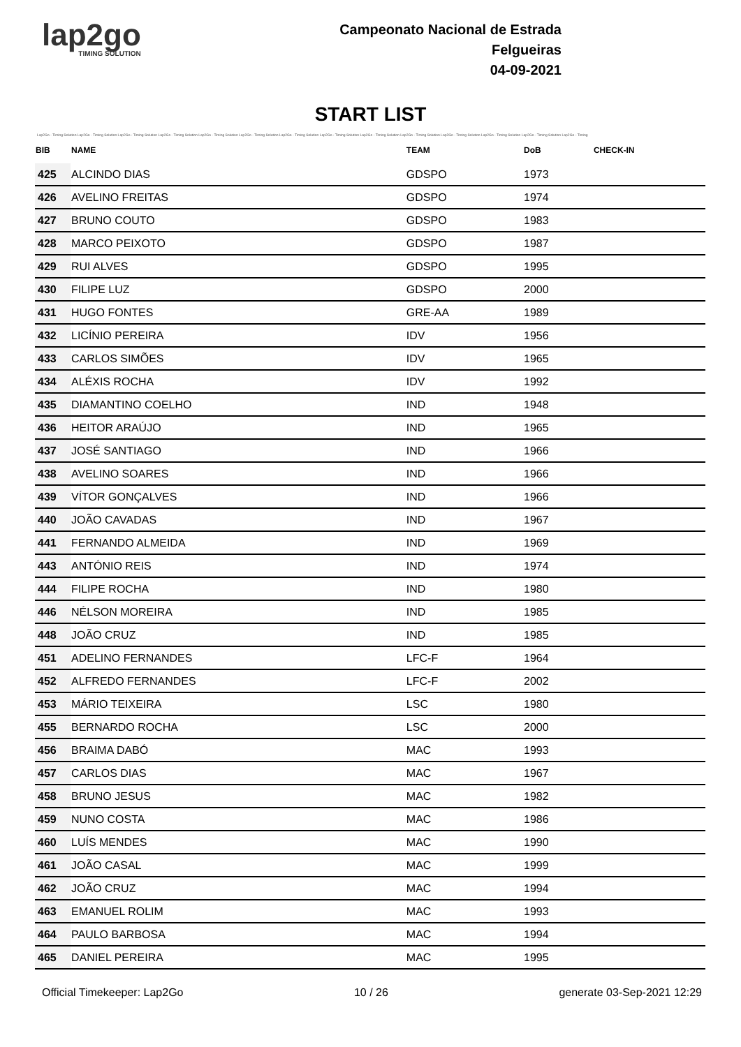lap2go
TIMING SOLUTION
Campeonato Nacional de Estrada
Felgueiras
04-09-2021
START LIST
Lap2Go - Timing Solution Lap2Go - Timing Solution Lap2Go - Timing Solution Lap2Go - Timing Solution Lap2Go - Timing Solution Lap2Go - Timing Solution Lap2Go - Timing Solution Lap2Go - Timing Solution Lap2Go - Timing Solution Lap2Go - Timing Solution Lap2Go - Timing Solution Lap2Go - Timing Solution Lap2Go - Timing Solution Lap2Go - Timing
| BIB | NAME | TEAM | DoB | CHECK-IN |
| --- | --- | --- | --- | --- |
| 425 | ALCINDO DIAS | GDSPO | 1973 | |
| 426 | AVELINO FREITAS | GDSPO | 1974 | |
| 427 | BRUNO COUTO | GDSPO | 1983 | |
| 428 | MARCO PEIXOTO | GDSPO | 1987 | |
| 429 | RUI ALVES | GDSPO | 1995 | |
| 430 | FILIPE LUZ | GDSPO | 2000 | |
| 431 | HUGO FONTES | GRE-AA | 1989 | |
| 432 | LICÍNIO PEREIRA | IDV | 1956 | |
| 433 | CARLOS SIMÕES | IDV | 1965 | |
| 434 | ALÉXIS ROCHA | IDV | 1992 | |
| 435 | DIAMANTINO COELHO | IND | 1948 | |
| 436 | HEITOR ARAÚJO | IND | 1965 | |
| 437 | JOSÉ SANTIAGO | IND | 1966 | |
| 438 | AVELINO SOARES | IND | 1966 | |
| 439 | VÍTOR GONÇALVES | IND | 1966 | |
| 440 | JOÃO CAVADAS | IND | 1967 | |
| 441 | FERNANDO ALMEIDA | IND | 1969 | |
| 443 | ANTÓNIO REIS | IND | 1974 | |
| 444 | FILIPE ROCHA | IND | 1980 | |
| 446 | NÉLSON MOREIRA | IND | 1985 | |
| 448 | JOÃO CRUZ | IND | 1985 | |
| 451 | ADELINO FERNANDES | LFC-F | 1964 | |
| 452 | ALFREDO FERNANDES | LFC-F | 2002 | |
| 453 | MÁRIO TEIXEIRA | LSC | 1980 | |
| 455 | BERNARDO ROCHA | LSC | 2000 | |
| 456 | BRAIMA DABÓ | MAC | 1993 | |
| 457 | CARLOS DIAS | MAC | 1967 | |
| 458 | BRUNO JESUS | MAC | 1982 | |
| 459 | NUNO COSTA | MAC | 1986 | |
| 460 | LUÍS MENDES | MAC | 1990 | |
| 461 | JOÃO CASAL | MAC | 1999 | |
| 462 | JOÃO CRUZ | MAC | 1994 | |
| 463 | EMANUEL ROLIM | MAC | 1993 | |
| 464 | PAULO BARBOSA | MAC | 1994 | |
| 465 | DANIEL PEREIRA | MAC | 1995 | |
Official Timekeeper: Lap2Go 10 / 26 generate 03-Sep-2021 12:29